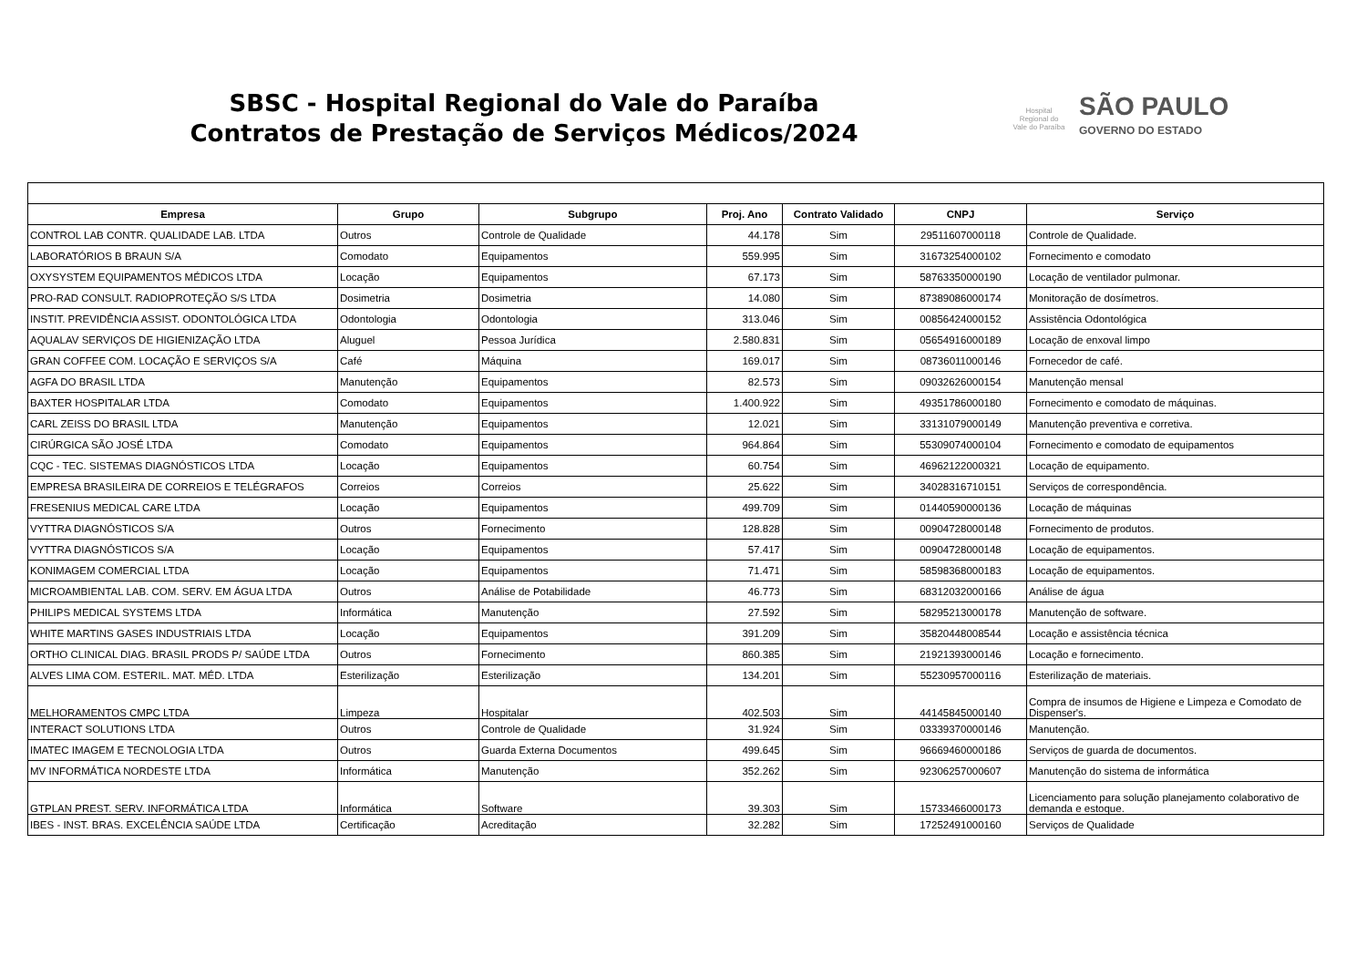SBSC - Hospital Regional do Vale do Paraíba
Contratos de Prestação de Serviços Médicos/2024
Hospital Regional do Vale do Paraíba
SÃO PAULO
GOVERNO DO ESTADO
| Empresa | Grupo | Subgrupo | Proj. Ano | Contrato Validado | CNPJ | Serviço |
| --- | --- | --- | --- | --- | --- | --- |
| CONTROL LAB CONTR. QUALIDADE LAB. LTDA | Outros | Controle de Qualidade | 44.178 | Sim | 29511607000118 | Controle de Qualidade. |
| LABORATÓRIOS B BRAUN S/A | Comodato | Equipamentos | 559.995 | Sim | 31673254000102 | Fornecimento e comodato |
| OXYSYSTEM EQUIPAMENTOS MÉDICOS LTDA | Locação | Equipamentos | 67.173 | Sim | 58763350000190 | Locação de ventilador pulmonar. |
| PRO-RAD CONSULT. RADIOPROTEÇÃO S/S LTDA | Dosimetria | Dosimetria | 14.080 | Sim | 87389086000174 | Monitoração de dosímetros. |
| INSTIT. PREVIDÊNCIA ASSIST. ODONTOLÓGICA LTDA | Odontologia | Odontologia | 313.046 | Sim | 00856424000152 | Assistência Odontológica |
| AQUALAV SERVIÇOS DE HIGIENIZAÇÃO LTDA | Aluguel | Pessoa Jurídica | 2.580.831 | Sim | 05654916000189 | Locação de enxoval limpo |
| GRAN COFFEE COM. LOCAÇÃO E SERVIÇOS S/A | Café | Máquina | 169.017 | Sim | 08736011000146 | Fornecedor de café. |
| AGFA DO BRASIL LTDA | Manutenção | Equipamentos | 82.573 | Sim | 09032626000154 | Manutenção mensal |
| BAXTER HOSPITALAR LTDA | Comodato | Equipamentos | 1.400.922 | Sim | 49351786000180 | Fornecimento e comodato de máquinas. |
| CARL ZEISS DO BRASIL LTDA | Manutenção | Equipamentos | 12.021 | Sim | 33131079000149 | Manutenção preventiva e corretiva. |
| CIRÚRGICA SÃO JOSÉ LTDA | Comodato | Equipamentos | 964.864 | Sim | 55309074000104 | Fornecimento e comodato de equipamentos |
| CQC - TEC. SISTEMAS DIAGNÓSTICOS LTDA | Locação | Equipamentos | 60.754 | Sim | 46962122000321 | Locação de equipamento. |
| EMPRESA BRASILEIRA DE CORREIOS E TELÉGRAFOS | Correios | Correios | 25.622 | Sim | 34028316710151 | Serviços de correspondência. |
| FRESENIUS MEDICAL CARE LTDA | Locação | Equipamentos | 499.709 | Sim | 01440590000136 | Locação de máquinas |
| VYTTRA DIAGNÓSTICOS S/A | Outros | Fornecimento | 128.828 | Sim | 00904728000148 | Fornecimento de produtos. |
| VYTTRA DIAGNÓSTICOS S/A | Locação | Equipamentos | 57.417 | Sim | 00904728000148 | Locação de equipamentos. |
| KONIMAGEM COMERCIAL LTDA | Locação | Equipamentos | 71.471 | Sim | 58598368000183 | Locação de equipamentos. |
| MICROAMBIENTAL LAB. COM. SERV. EM ÁGUA LTDA | Outros | Análise de Potabilidade | 46.773 | Sim | 68312032000166 | Análise de água |
| PHILIPS MEDICAL SYSTEMS LTDA | Informática | Manutenção | 27.592 | Sim | 58295213000178 | Manutenção de software. |
| WHITE MARTINS GASES INDUSTRIAIS LTDA | Locação | Equipamentos | 391.209 | Sim | 35820448008544 | Locação e assistência técnica |
| ORTHO CLINICAL DIAG. BRASIL PRODS P/ SAÚDE LTDA | Outros | Fornecimento | 860.385 | Sim | 21921393000146 | Locação e fornecimento. |
| ALVES LIMA COM. ESTERIL. MAT. MÉD. LTDA | Esterilização | Esterilização | 134.201 | Sim | 55230957000116 | Esterilização de materiais. |
| MELHORAMENTOS CMPC LTDA | Limpeza | Hospitalar | 402.503 | Sim | 44145845000140 | Compra de insumos de Higiene e Limpeza e Comodato de Dispenser's. |
| INTERACT SOLUTIONS LTDA | Outros | Controle de Qualidade | 31.924 | Sim | 03339370000146 | Manutenção. |
| IMATEC IMAGEM E TECNOLOGIA LTDA | Outros | Guarda Externa Documentos | 499.645 | Sim | 96669460000186 | Serviços de guarda de documentos. |
| MV INFORMÁTICA NORDESTE LTDA | Informática | Manutenção | 352.262 | Sim | 92306257000607 | Manutenção do sistema de informática |
| GTPLAN PREST. SERV. INFORMÁTICA LTDA | Informática | Software | 39.303 | Sim | 15733466000173 | Licenciamento para solução planejamento colaborativo de demanda e estoque. |
| IBES - INST. BRAS. EXCELÊNCIA SAÚDE LTDA | Certificação | Acreditação | 32.282 | Sim | 17252491000160 | Serviços de Qualidade |